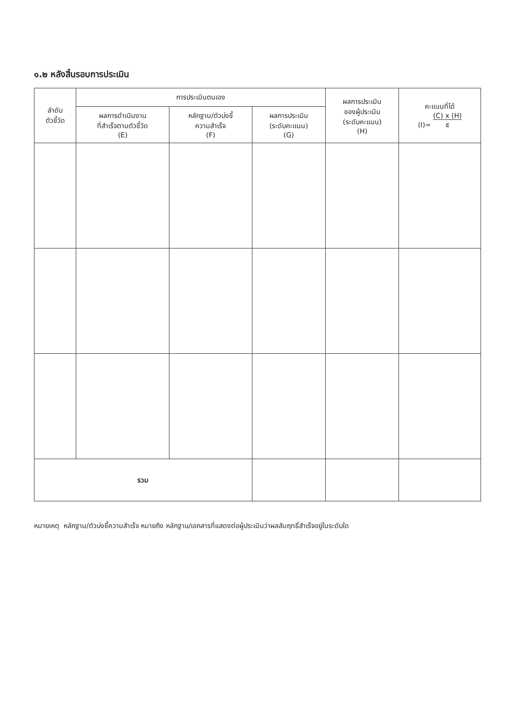๑.๒ หลังสิ้นรอบการประเมิน
| ลำดับ ตัวชี้วัด | การประเมินตนเอง | | | ผลการประเมิน ของผู้ประเมิน (ระดับคะแนน) (H) | คะแนนที่ได้ (I)= (C) x (H) ๕ |
| --- | --- | --- | --- | --- | --- |
| | ผลการดำเนินงาน ที่สำเร็จตามตัวชี้วัด (E) | หลักฐาน/ตัวบ่งชี้ ความสำเร็จ (F) | ผลการประเมิน (ระดับคะแนน) (G) | | |
| รวม | | | | | |
หมายเหตุ หลักฐาน/ตัวบ่งชี้ความสำเร็จ หมายถึง หลักฐาน/เอกสารที่แสดงต่อผู้ประเมินว่าผลสัมฤทธิ์สำเร็จอยู่ในระดับใด